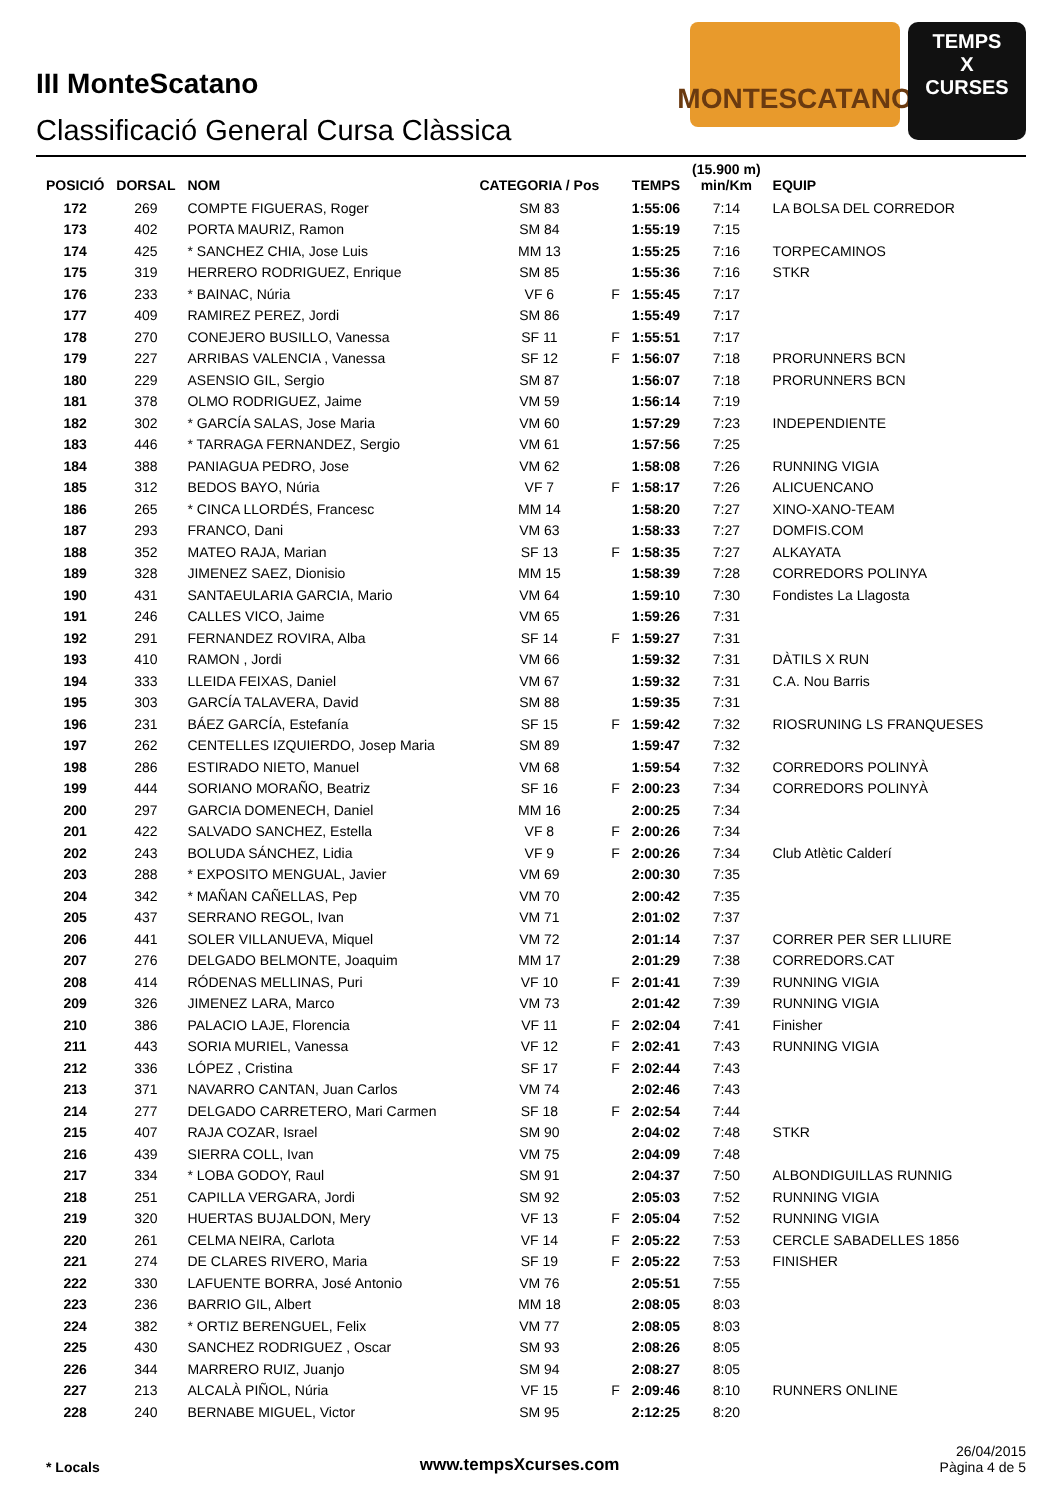III MonteScatano
Classificació General Cursa Clàssica
MONTESCATANO
TEMPS
X
CURSES
| POSICIÓ | DORSAL | NOM | CATEGORIA / Pos | | TEMPS | (15.900 m) min/Km | EQUIP |
| --- | --- | --- | --- | --- | --- | --- | --- |
| 172 | 269 | COMPTE FIGUERAS, Roger | SM 83 | | 1:55:06 | 7:14 | LA BOLSA DEL CORREDOR |
| 173 | 402 | PORTA MAURIZ, Ramon | SM 84 | | 1:55:19 | 7:15 | |
| 174 | 425 | * SANCHEZ CHIA, Jose Luis | MM 13 | | 1:55:25 | 7:16 | TORPECAMINOS |
| 175 | 319 | HERRERO RODRIGUEZ, Enrique | SM 85 | | 1:55:36 | 7:16 | STKR |
| 176 | 233 | * BAINAC, Núria | VF 6 | F | 1:55:45 | 7:17 | |
| 177 | 409 | RAMIREZ PEREZ, Jordi | SM 86 | | 1:55:49 | 7:17 | |
| 178 | 270 | CONEJERO BUSILLO, Vanessa | SF 11 | F | 1:55:51 | 7:17 | |
| 179 | 227 | ARRIBAS VALENCIA , Vanessa | SF 12 | F | 1:56:07 | 7:18 | PRORUNNERS BCN |
| 180 | 229 | ASENSIO GIL, Sergio | SM 87 | | 1:56:07 | 7:18 | PRORUNNERS BCN |
| 181 | 378 | OLMO RODRIGUEZ, Jaime | VM 59 | | 1:56:14 | 7:19 | |
| 182 | 302 | * GARCÍA SALAS, Jose Maria | VM 60 | | 1:57:29 | 7:23 | INDEPENDIENTE |
| 183 | 446 | * TARRAGA FERNANDEZ, Sergio | VM 61 | | 1:57:56 | 7:25 | |
| 184 | 388 | PANIAGUA PEDRO, Jose | VM 62 | | 1:58:08 | 7:26 | RUNNING VIGIA |
| 185 | 312 | BEDOS BAYO, Núria | VF 7 | F | 1:58:17 | 7:26 | ALICUENCANO |
| 186 | 265 | * CINCA LLORDÉS, Francesc | MM 14 | | 1:58:20 | 7:27 | XINO-XANO-TEAM |
| 187 | 293 | FRANCO, Dani | VM 63 | | 1:58:33 | 7:27 | DOMFIS.COM |
| 188 | 352 | MATEO RAJA, Marian | SF 13 | F | 1:58:35 | 7:27 | ALKAYATA |
| 189 | 328 | JIMENEZ SAEZ, Dionisio | MM 15 | | 1:58:39 | 7:28 | CORREDORS POLINYA |
| 190 | 431 | SANTAEULARIA GARCIA, Mario | VM 64 | | 1:59:10 | 7:30 | Fondistes La Llagosta |
| 191 | 246 | CALLES VICO, Jaime | VM 65 | | 1:59:26 | 7:31 | |
| 192 | 291 | FERNANDEZ ROVIRA, Alba | SF 14 | F | 1:59:27 | 7:31 | |
| 193 | 410 | RAMON , Jordi | VM 66 | | 1:59:32 | 7:31 | DÀTILS X RUN |
| 194 | 333 | LLEIDA FEIXAS, Daniel | VM 67 | | 1:59:32 | 7:31 | C.A. Nou Barris |
| 195 | 303 | GARCÍA TALAVERA, David | SM 88 | | 1:59:35 | 7:31 | |
| 196 | 231 | BÁEZ GARCÍA, Estefanía | SF 15 | F | 1:59:42 | 7:32 | RIOSRUNING LS FRANQUESES |
| 197 | 262 | CENTELLES IZQUIERDO, Josep Maria | SM 89 | | 1:59:47 | 7:32 | |
| 198 | 286 | ESTIRADO NIETO, Manuel | VM 68 | | 1:59:54 | 7:32 | CORREDORS POLINYÀ |
| 199 | 444 | SORIANO MORAÑO, Beatriz | SF 16 | F | 2:00:23 | 7:34 | CORREDORS POLINYÀ |
| 200 | 297 | GARCIA DOMENECH, Daniel | MM 16 | | 2:00:25 | 7:34 | |
| 201 | 422 | SALVADO SANCHEZ, Estella | VF 8 | F | 2:00:26 | 7:34 | |
| 202 | 243 | BOLUDA SÁNCHEZ, Lidia | VF 9 | F | 2:00:26 | 7:34 | Club Atlètic Calderí |
| 203 | 288 | * EXPOSITO MENGUAL, Javier | VM 69 | | 2:00:30 | 7:35 | |
| 204 | 342 | * MAÑAN CAÑELLAS, Pep | VM 70 | | 2:00:42 | 7:35 | |
| 205 | 437 | SERRANO REGOL, Ivan | VM 71 | | 2:01:02 | 7:37 | |
| 206 | 441 | SOLER VILLANUEVA, Miquel | VM 72 | | 2:01:14 | 7:37 | CORRER PER SER LLIURE |
| 207 | 276 | DELGADO BELMONTE, Joaquim | MM 17 | | 2:01:29 | 7:38 | CORREDORS.CAT |
| 208 | 414 | RÓDENAS MELLINAS, Puri | VF 10 | F | 2:01:41 | 7:39 | RUNNING VIGIA |
| 209 | 326 | JIMENEZ LARA, Marco | VM 73 | | 2:01:42 | 7:39 | RUNNING VIGIA |
| 210 | 386 | PALACIO LAJE, Florencia | VF 11 | F | 2:02:04 | 7:41 | Finisher |
| 211 | 443 | SORIA MURIEL, Vanessa | VF 12 | F | 2:02:41 | 7:43 | RUNNING VIGIA |
| 212 | 336 | LÓPEZ , Cristina | SF 17 | F | 2:02:44 | 7:43 | |
| 213 | 371 | NAVARRO CANTAN, Juan Carlos | VM 74 | | 2:02:46 | 7:43 | |
| 214 | 277 | DELGADO CARRETERO, Mari Carmen | SF 18 | F | 2:02:54 | 7:44 | |
| 215 | 407 | RAJA COZAR, Israel | SM 90 | | 2:04:02 | 7:48 | STKR |
| 216 | 439 | SIERRA COLL, Ivan | VM 75 | | 2:04:09 | 7:48 | |
| 217 | 334 | * LOBA GODOY, Raul | SM 91 | | 2:04:37 | 7:50 | ALBONDIGUILLAS RUNNIG |
| 218 | 251 | CAPILLA VERGARA, Jordi | SM 92 | | 2:05:03 | 7:52 | RUNNING VIGIA |
| 219 | 320 | HUERTAS BUJALDON, Mery | VF 13 | F | 2:05:04 | 7:52 | RUNNING VIGIA |
| 220 | 261 | CELMA NEIRA, Carlota | VF 14 | F | 2:05:22 | 7:53 | CERCLE SABADELLES 1856 |
| 221 | 274 | DE CLARES RIVERO, Maria | SF 19 | F | 2:05:22 | 7:53 | FINISHER |
| 222 | 330 | LAFUENTE BORRA, José Antonio | VM 76 | | 2:05:51 | 7:55 | |
| 223 | 236 | BARRIO GIL, Albert | MM 18 | | 2:08:05 | 8:03 | |
| 224 | 382 | * ORTIZ BERENGUEL, Felix | VM 77 | | 2:08:05 | 8:03 | |
| 225 | 430 | SANCHEZ RODRIGUEZ , Oscar | SM 93 | | 2:08:26 | 8:05 | |
| 226 | 344 | MARRERO RUIZ, Juanjo | SM 94 | | 2:08:27 | 8:05 | |
| 227 | 213 | ALCALÀ PIÑOL, Núria | VF 15 | F | 2:09:46 | 8:10 | RUNNERS ONLINE |
| 228 | 240 | BERNABE MIGUEL, Victor | SM 95 | | 2:12:25 | 8:20 | |
* Locals
www.tempsXcurses.com
26/04/2015
Pàgina 4 de 5